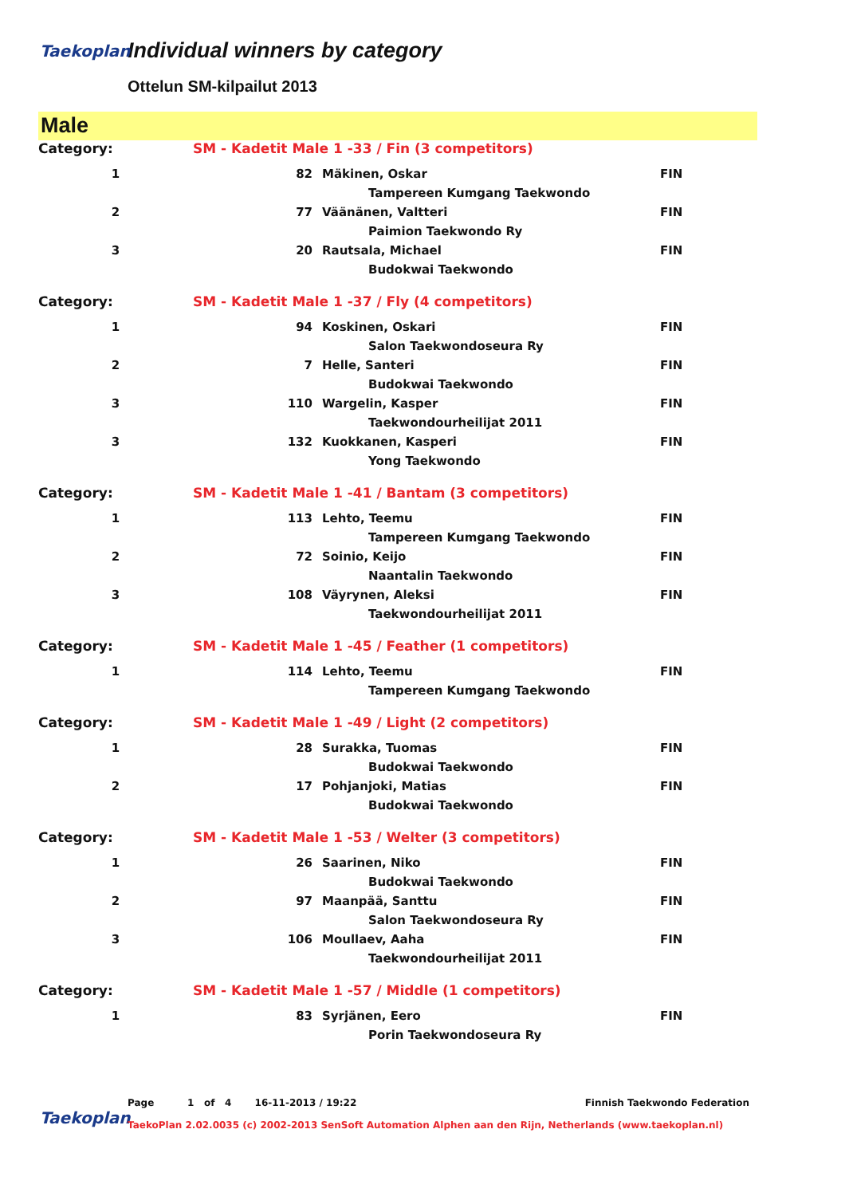Taekoplan
Individual winners by category
Ottelun SM-kilpailut 2013
Male
| Category: | SM - Kadetit Male 1 -33 / Fin (3 competitors) | | |
| 1 | 82 | Mäkinen, Oskar | FIN |
| | | Tampereen Kumgang Taekwondo | |
| 2 | 77 | Väänänen, Valtteri | FIN |
| | | Paimion Taekwondo Ry | |
| 3 | 20 | Rautsala, Michael | FIN |
| | | Budokwai Taekwondo | |
| Category: | SM - Kadetit Male 1 -37 / Fly (4 competitors) | | |
| 1 | 94 | Koskinen, Oskari | FIN |
| | | Salon Taekwondoseura Ry | |
| 2 | 7 | Helle, Santeri | FIN |
| | | Budokwai Taekwondo | |
| 3 | 110 | Wargelin, Kasper | FIN |
| | | Taekwondourheilijat 2011 | |
| 3 | 132 | Kuokkanen, Kasperi | FIN |
| | | Yong Taekwondo | |
| Category: | SM - Kadetit Male 1 -41 / Bantam (3 competitors) | | |
| 1 | 113 | Lehto, Teemu | FIN |
| | | Tampereen Kumgang Taekwondo | |
| 2 | 72 | Soinio, Keijo | FIN |
| | | Naantalin Taekwondo | |
| 3 | 108 | Väyrynen, Aleksi | FIN |
| | | Taekwondourheilijat 2011 | |
| Category: | SM - Kadetit Male 1 -45 / Feather (1 competitors) | | |
| 1 | 114 | Lehto, Teemu | FIN |
| | | Tampereen Kumgang Taekwondo | |
| Category: | SM - Kadetit Male 1 -49 / Light (2 competitors) | | |
| 1 | 28 | Surakka, Tuomas | FIN |
| | | Budokwai Taekwondo | |
| 2 | 17 | Pohjanjoki, Matias | FIN |
| | | Budokwai Taekwondo | |
| Category: | SM - Kadetit Male 1 -53 / Welter (3 competitors) | | |
| 1 | 26 | Saarinen, Niko | FIN |
| | | Budokwai Taekwondo | |
| 2 | 97 | Maanpää, Santtu | FIN |
| | | Salon Taekwondoseura Ry | |
| 3 | 106 | Moullaev, Aaha | FIN |
| | | Taekwondourheilijat 2011 | |
| Category: | SM - Kadetit Male 1 -57 / Middle (1 competitors) | | |
| 1 | 83 | Syrjänen, Eero | FIN |
| | | Porin Taekwondoseura Ry | |
Taekoplan
Page 1 of 4 16-11-2013 / 19:22 Finnish Taekwondo Federation
TaekoPlan 2.02.0035 (c) 2002-2013 SenSoft Automation Alphen aan den Rijn, Netherlands (www.taekoplan.nl)